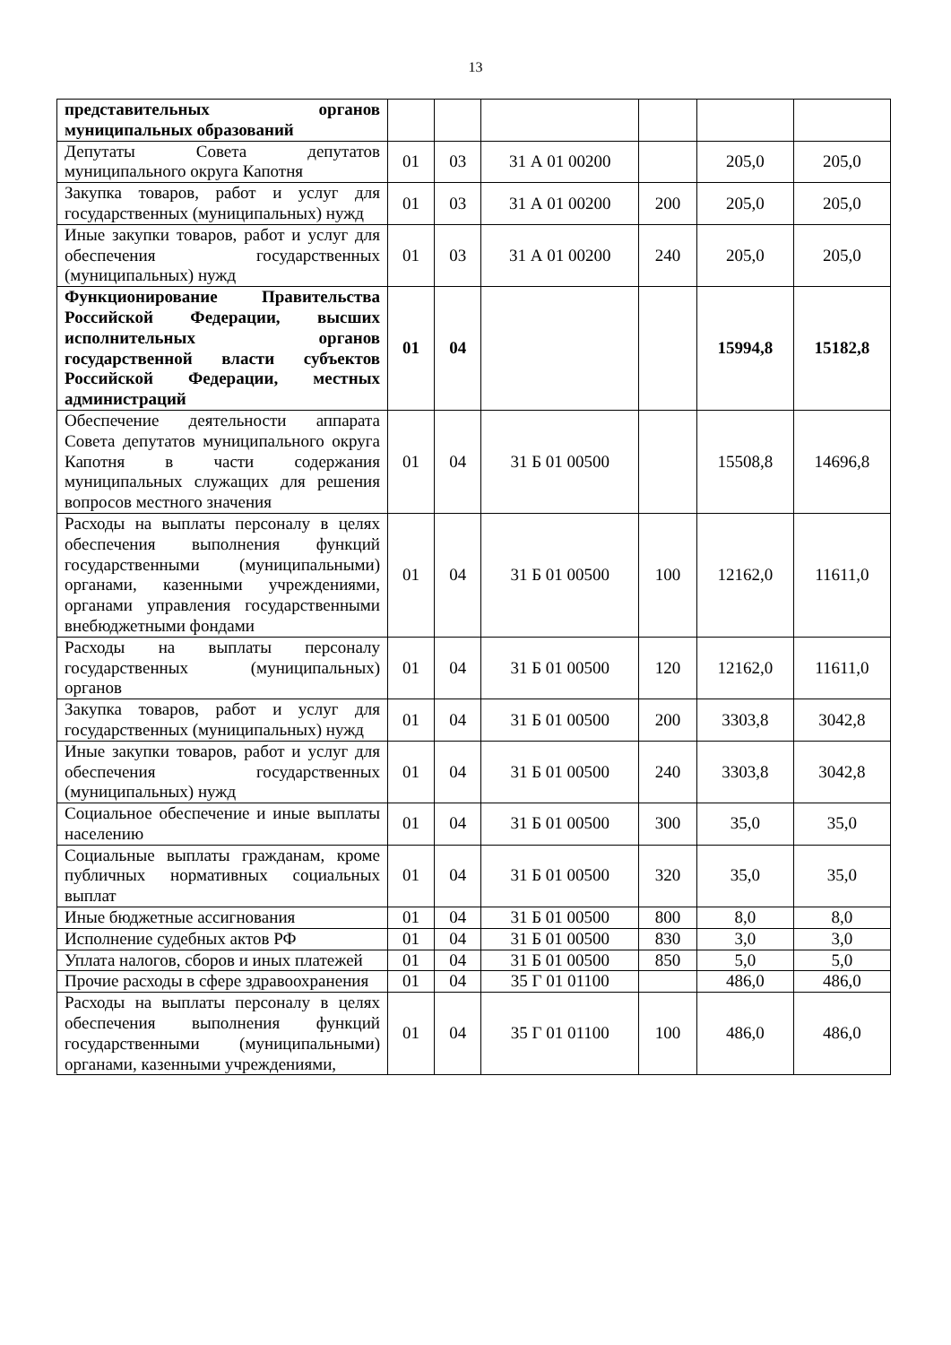13
| представительных органов муниципальных образований | | | | | | |
| Депутаты Совета депутатов муниципального округа Капотня | 01 | 03 | 31 А 01 00200 | | 205,0 | 205,0 |
| Закупка товаров, работ и услуг для государственных (муниципальных) нужд | 01 | 03 | 31 А 01 00200 | 200 | 205,0 | 205,0 |
| Иные закупки товаров, работ и услуг для обеспечения государственных (муниципальных) нужд | 01 | 03 | 31 А 01 00200 | 240 | 205,0 | 205,0 |
| Функционирование Правительства Российской Федерации, высших исполнительных органов государственной власти субъектов Российской Федерации, местных администраций | 01 | 04 | | | 15994,8 | 15182,8 |
| Обеспечение деятельности аппарата Совета депутатов муниципального округа Капотня в части содержания муниципальных служащих для решения вопросов местного значения | 01 | 04 | 31 Б 01 00500 | | 15508,8 | 14696,8 |
| Расходы на выплаты персоналу в целях обеспечения выполнения функций государственными (муниципальными) органами, казенными учреждениями, органами управления государственными внебюджетными фондами | 01 | 04 | 31 Б 01 00500 | 100 | 12162,0 | 11611,0 |
| Расходы на выплаты персоналу государственных (муниципальных) органов | 01 | 04 | 31 Б 01 00500 | 120 | 12162,0 | 11611,0 |
| Закупка товаров, работ и услуг для государственных (муниципальных) нужд | 01 | 04 | 31 Б 01 00500 | 200 | 3303,8 | 3042,8 |
| Иные закупки товаров, работ и услуг для обеспечения государственных (муниципальных) нужд | 01 | 04 | 31 Б 01 00500 | 240 | 3303,8 | 3042,8 |
| Социальное обеспечение и иные выплаты населению | 01 | 04 | 31 Б 01 00500 | 300 | 35,0 | 35,0 |
| Социальные выплаты гражданам, кроме публичных нормативных социальных выплат | 01 | 04 | 31 Б 01 00500 | 320 | 35,0 | 35,0 |
| Иные бюджетные ассигнования | 01 | 04 | 31 Б 01 00500 | 800 | 8,0 | 8,0 |
| Исполнение судебных актов РФ | 01 | 04 | 31 Б 01 00500 | 830 | 3,0 | 3,0 |
| Уплата налогов, сборов и иных платежей | 01 | 04 | 31 Б 01 00500 | 850 | 5,0 | 5,0 |
| Прочие расходы в сфере здравоохранения | 01 | 04 | 35 Г 01 01100 | | 486,0 | 486,0 |
| Расходы на выплаты персоналу в целях обеспечения выполнения функций государственными (муниципальными) органами, казенными учреждениями, | 01 | 04 | 35 Г 01 01100 | 100 | 486,0 | 486,0 |